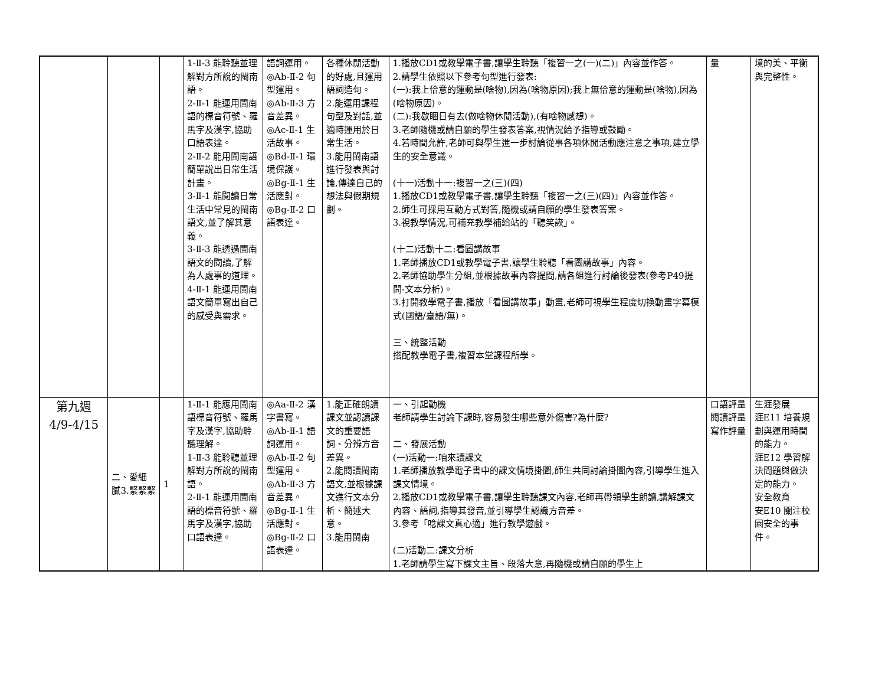| | | | 1-Ⅱ-3 能聆聽並理解對方所說的閩南語。 2-Ⅱ-1 能運用閩南語的標音符號、羅馬字及漢字,協助口語表達。 2-Ⅱ-2 能用閩南語簡單說出日常生活計畫。 3-Ⅱ-1 能閱讀日常生活中常見的閩南語文,並了解其意義。 3-Ⅱ-3 能透過閩南語文的閱讀,了解為人處事的道理。 4-Ⅱ-1 能運用閩南語文簡單寫出自己的感受與需求。 | 語詞運用。 ◎Ab-Ⅱ-2 句型運用。 ◎Ab-Ⅱ-3 方音差異。 ◎Ac-Ⅱ-1 生活故事。 ◎Bd-Ⅱ-1 環境保護。 ◎Bg-Ⅱ-1 生活應對。 ◎Bg-Ⅱ-2 口語表達。 | 各種休閒活動的好處,且運用語詞造句。 2.能運用課程句型及對話,並適時運用於日常生活。 3.能用閩南語進行發表與討論,傳達自己的想法與假期規劃。 | 1.播放CD1或教學電子書,讓學生聆聽「複習一之(一)(二)」內容並作答。 2.請學生依照以下參考句型進行發表: (一):我上佮意的運動是(啥物),因為(啥物原因);我上無佮意的運動是(啥物),因為(啥物原因)。 (二):我歇睏日有去(做啥物休閒活動),(有啥物感想)。 3.老師隨機或請自願的學生發表答案,視情況給予指導或鼓勵。 4.若時間允許,老師可與學生進一步討論從事各項休閒活動應注意之事項,建立學生的安全意識。 (十一)活動十一:複習一之(三)(四) 1.播放CD1或教學電子書,讓學生聆聽「複習一之(三)(四)」內容並作答。 2.師生可採用互動方式對答,隨機或請自願的學生發表答案。 3.視教學情況,可補充教學補給站的「聽笑詼」。 (十二)活動十二:看圖講故事 1.老師播放CD1或教學電子書,讓學生聆聽「看圖講故事」內容。 2.老師協助學生分組,並根據故事內容提問,請各組進行討論後發表(參考P49提問-文本分析)。 3.打開教學電子書,播放「看圖講故事」動畫,老師可視學生程度切換動畫字幕模式(國語/臺語/無)。 三、統整活動 搭配教學電子書,複習本堂課程所學。 | 量 | 境的美、平衡與完整性。 |
| 第九週 4/9-4/15 | 二、愛細膩3.緊緊緊 | 1 | 1-Ⅱ-1 能應用閩南語標音符號、羅馬字及漢字,協助聆聽理解。 1-Ⅱ-3 能聆聽並理解對方所說的閩南語。 2-Ⅱ-1 能運用閩南語的標音符號、羅馬字及漢字,協助口語表達。 | ◎Aa-Ⅱ-2 漢字書寫。 ◎Ab-Ⅱ-1 語詞運用。 ◎Ab-Ⅱ-2 句型運用。 ◎Ab-Ⅱ-3 方音差異。 ◎Bg-Ⅱ-1 生活應對。 ◎Bg-Ⅱ-2 口語表達。 | 1.能正確朗讀課文並認讀課文的重要語詞、分辨方音差異。 2.能閱讀閩南語文,並根據課文進行文本分析、簡述大意。 3.能用閩南 | 一、引起動機 老師請學生討論下課時,容易發生哪些意外傷害?為什麼? 二、發展活動 (一)活動一:咱來讀課文 1.老師播放教學電子書中的課文情境掛圖,師生共同討論掛圖內容,引導學生進入課文情境。 2.播放CD1或教學電子書,讓學生聆聽課文內容,老師再帶領學生朗讀,講解課文內容、語詞,指導其發音,並引導學生認識方音差。 3.參考「唸課文真心適」進行教學遊戲。 (二)活動二:課文分析 1.老師請學生寫下課文主旨、段落大意,再隨機或請自願的學生上 | 口語評量 閱讀評量 寫作評量 | 生涯發展 涯E11 培養規劃與運用時間的能力。 涯E12 學習解決問題與做決定的能力。 安全教育 安E10 關注校園安全的事件。 |